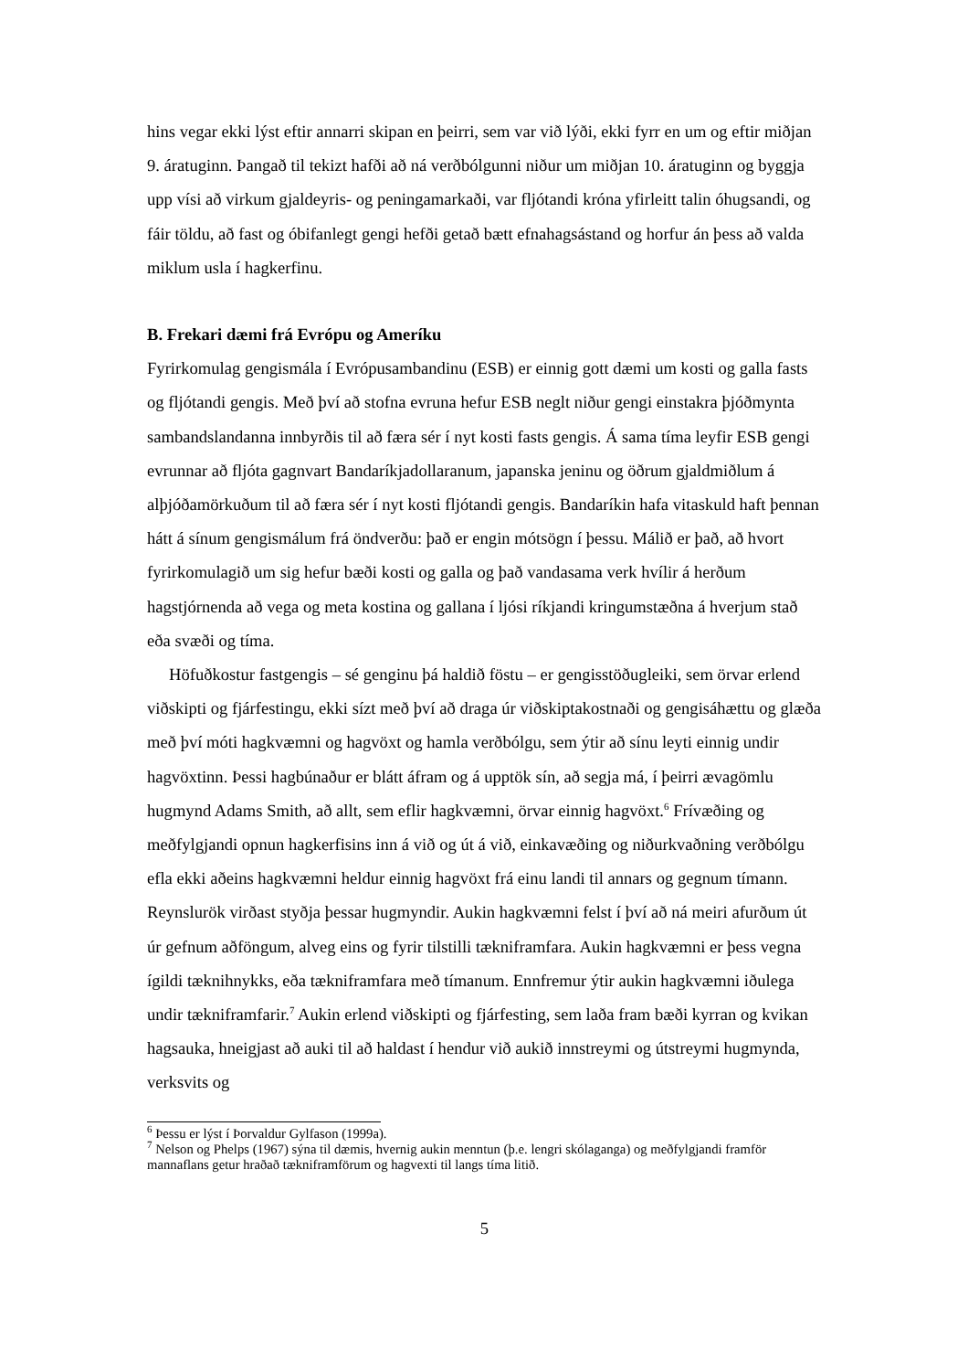hins vegar ekki lýst eftir annarri skipan en þeirri, sem var við lýði, ekki fyrr en um og eftir miðjan 9. áratuginn. Þangað til tekizt hafði að ná verðbólgunni niður um miðjan 10. áratuginn og byggja upp vísi að virkum gjaldeyris- og peningamarkaði, var fljótandi króna yfirleitt talin óhugsandi, og fáir töldu, að fast og óbifanlegt gengi hefði getað bætt efnahagsástand og horfur án þess að valda miklum usla í hagkerfinu.
B. Frekari dæmi frá Evrópu og Ameríku
Fyrirkomulag gengismála í Evrópusambandinu (ESB) er einnig gott dæmi um kosti og galla fasts og fljótandi gengis. Með því að stofna evruna hefur ESB neglt niður gengi einstakra þjóðmynta sambandslandanna innbyrðis til að færa sér í nyt kosti fasts gengis. Á sama tíma leyfir ESB gengi evrunnar að fljóta gagnvart Bandaríkjadollaranum, japanska jeninu og öðrum gjaldmiðlum á alþjóðamörkuðum til að færa sér í nyt kosti fljótandi gengis. Bandaríkin hafa vitaskuld haft þennan hátt á sínum gengismálum frá öndverðu: það er engin mótsögn í þessu. Málið er það, að hvort fyrirkomulagið um sig hefur bæði kosti og galla og það vandasama verk hvílir á herðum hagstjórnenda að vega og meta kostina og gallana í ljósi ríkjandi kringumstæðna á hverjum stað eða svæði og tíma.
Höfuðkostur fastgengis – sé genginu þá haldið föstu – er gengisstöðugleiki, sem örvar erlend viðskipti og fjárfestingu, ekki sízt með því að draga úr viðskiptakostnaði og gengisáhættu og glæða með því móti hagkvæmni og hagvöxt og hamla verðbólgu, sem ýtir að sínu leyti einnig undir hagvöxtinn. Þessi hagbúnaður er blátt áfram og á upptök sín, að segja má, í þeirri ævagömlu hugmynd Adams Smith, að allt, sem eflir hagkvæmni, örvar einnig hagvöxt.<sup>6</sup> Frívæðing og meðfylgjandi opnun hagkerfisins inn á við og út á við, einkavæðing og niðurkvaðning verðbólgu efla ekki aðeins hagkvæmni heldur einnig hagvöxt frá einu landi til annars og gegnum tímann. Reynslurök virðast styðja þessar hugmyndir. Aukin hagkvæmni felst í því að ná meiri afurðum út úr gefnum aðföngum, alveg eins og fyrir tilstilli tækniframfara. Aukin hagkvæmni er þess vegna ígildi tæknihnykks, eða tækniframfara með tímanum. Ennfremur ýtir aukin hagkvæmni iðulega undir tækniframfarir.<sup>7</sup> Aukin erlend viðskipti og fjárfesting, sem laða fram bæði kyrran og kvikan hagsauka, hneigjast að auki til að haldast í hendur við aukið innstreymi og útstreymi hugmynda, verksvits og
<sup>6</sup> Þessu er lýst í Þorvaldur Gylfason (1999a).
<sup>7</sup> Nelson og Phelps (1967) sýna til dæmis, hvernig aukin menntun (þ.e. lengri skólaganga) og meðfylgjandi framför mannaflans getur hraðað tækniframförum og hagvexti til langs tíma litið.
5